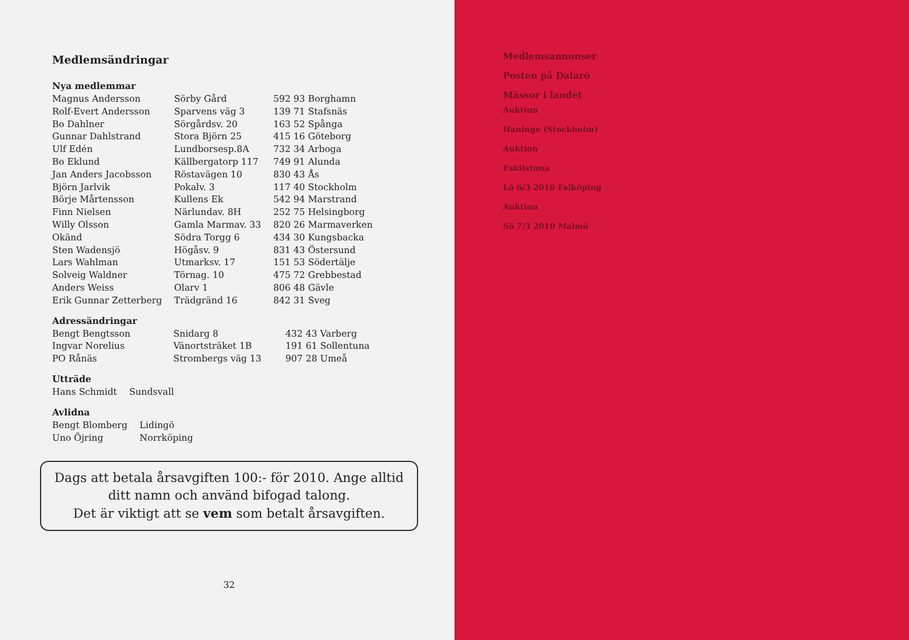Medlemsändringar
Nya medlemmar
| Magnus Andersson | Sörby Gård | 592 93 Borghamn |
| Rolf-Evert Andersson | Sparvens väg 3 | 139 71 Stafsnäs |
| Bo Dahlner | Sörgårdsv. 20 | 163 52 Spånga |
| Gunnar Dahlstrand | Stora Björn 25 | 415 16 Göteborg |
| Ulf Edén | Lundborsesp.8A | 732 34 Arboga |
| Bo Eklund | Källbergatorp 117 | 749 91 Alunda |
| Jan Anders Jacobsson | Röstavägen 10 | 830 43 Ås |
| Björn Jarlvik | Pokalv. 3 | 117 40 Stockholm |
| Börje Mårtensson | Kullens Ek | 542 94 Marstrand |
| Finn Nielsen | Närlundav. 8H | 252 75 Helsingborg |
| Willy Olsson | Gamla Marmav. 33 | 820 26 Marmaverken |
| Okänd | Södra Torgg 6 | 434 30 Kungsbacka |
| Sten Wadensjö | Högåsv. 9 | 831 43 Östersund |
| Lars Wahlman | Utmarksv. 17 | 151 53 Södertälje |
| Solveig Waldner | Törnag. 10 | 475 72 Grebbestad |
| Anders Weiss | Olarv 1 | 806 48 Gävle |
| Erik Gunnar Zetterberg | Trädgränd 16 | 842 31 Sveg |
Adressändringar
| Bengt Bengtsson | Snidarg 8 | 432 43 Varberg |
| Ingvar Norelius | Vänortsträket 1B | 191 61 Sollentuna |
| PO Rånäs | Strombergs väg 13 | 907 28 Umeå |
Utträde
| Hans Schmidt | Sundsvall |
Avlidna
| Bengt Blomberg | Lidingö |
| Uno Öjring | Norrköping |
Dags att betala årsavgiften 100:- för 2010. Ange alltid
ditt namn och använd bifogad talong.
Det är viktigt att se vem som betalt årsavgiften.
32
Medlemsannonser
Posten på Dalarö
Mässor i landet
Auktion
Haninge (Stockholm)
Auktion
Eskilstuna
Lö 6/3 2010 Falköping
Auktion
Sö 7/3 2010 Malmö